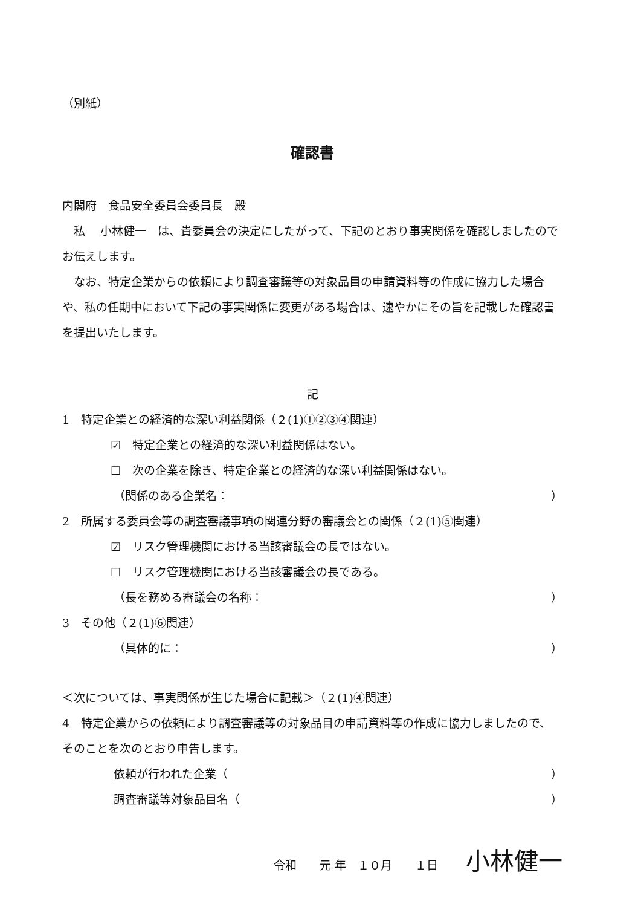（別紙）
確認書
内閣府　食品安全委員会委員長　殿
　私　 小林健一　は、貴委員会の決定にしたがって、下記のとおり事実関係を確認しましたのでお伝えします。
　なお、特定企業からの依頼により調査審議等の対象品目の申請資料等の作成に協力した場合や、私の任期中において下記の事実関係に変更がある場合は、速やかにその旨を記載した確認書を提出いたします。
記
1　特定企業との経済的な深い利益関係（２(1)①②③④関連）
☑　特定企業との経済的な深い利益関係はない。
☐　次の企業を除き、特定企業との経済的な深い利益関係はない。
（関係のある企業名： ）
2　所属する委員会等の調査審議事項の関連分野の審議会との関係（２(1)⑤関連）
☑　リスク管理機関における当該審議会の長ではない。
☐　リスク管理機関における当該審議会の長である。
（長を務める審議会の名称： ）
3　その他（２(1)⑥関連）
（具体的に： ）
＜次については、事実関係が生じた場合に記載＞（２(1)④関連）
4　特定企業からの依頼により調査審議等の対象品目の申請資料等の作成に協力しましたので、そのことを次のとおり申告します。
依頼が行われた企業（ ）
調査審議等対象品目名（ ）
令和　　元 年　１０月　　１日 小林健一